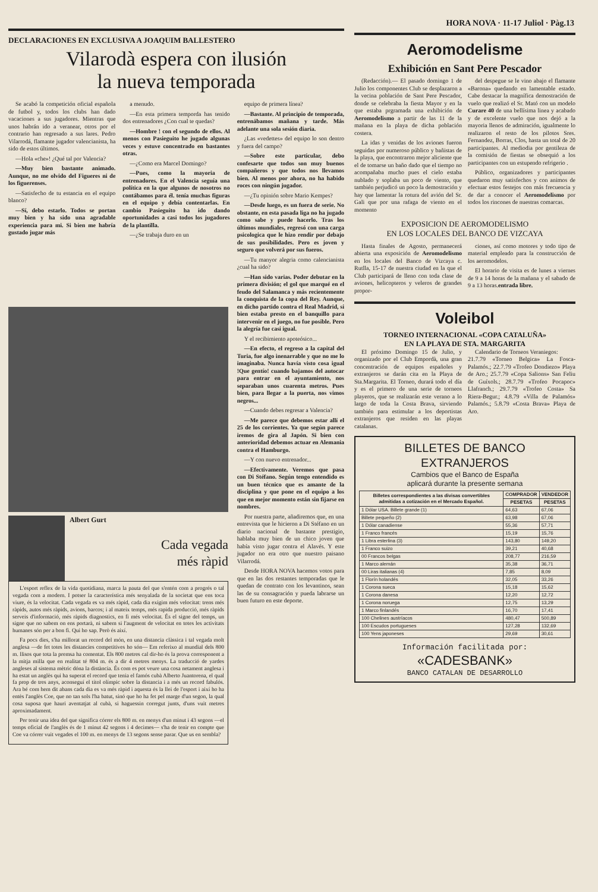HORA NOVA · 11-17 Juliol · Pàg.13
DECLARACIONES EN EXCLUSIVA A JOAQUIM BALLESTERO
Vilarodà espera con ilusión
la nueva temporada
Se acabó la competición oficial española de futbol y, todos los clubs han dado vacaciones a sus jugadores. Mientras que unos habrán ido a veranear, otros por el contrario han regresado a sus lares. Pedro Vilarrodá, flamante jugador valencianista, ha sido de estos últimos.
—Hola «che»! ¿Qué tal por Valencia?
—Muy bien bastante animado. Aunque, no me olvido del Figueres ni de los figuerenses.
—Satisfecho de tu estancia en el equipo blanco?
—Sí, debo estarlo. Todos se portan muy bien y ha sido una agradable experiencia para mi. Si bien me habría gustado jugar más
a menudo.
—En esta primera temporda has tenido dos entrenadores ¿Con cual te quedas?
—Hombre ! con el segundo de ellos. Al menos con Pasieguito he jugado algunas veces y estuve concentrado en bastantes otras.
—¿Como era Marcel Domingo?
—Pues, como la mayoria de entrenadores. En el Valencia seguía una política en la que algunos de nosotros no contábamos para él. tenía muchas figuras en el equipo y debía contentarlas. En cambio Pasieguito ha ido dando oportunidades a casi todos los jugadores de la plantilla.
—¿Se trabaja duro en un
equipo de primera línea?
—Bastante. Al principio de temporada, entrenábamos mañana y tarde. Más adelante una sola sesión diaria.
¿Las «vedettes» del equipo lo son dentro y fuera del campo?
—Sobre este particular, debo confesarte que todos son muy buenos compañeros y que todos nos llevamos bien. Al menos por ahora, no ha habido roces con ningún jugador.
—¿Tu opinión sobre Mario Kempes?
—Desde luego, es un fuera de serie. No obstante, en esta pasada liga no ha jugado como sabe y puede hacerlo. Tras los últimos mundiales, regresó con una carga psicologica que le hizo rendir por debajo de sus posibilidades. Pero es joven y seguro que volverá por sus fueros.
—Tu manyor alegria como calencianista ¿cual ha sido?
—Han sido varias. Poder debutar en la primera división; el gol que marqué en el feudo del Salamanca y más recientemente la conquista de la copa del Rey. Aunque, en dicho partido contra el Real Madrid, si bien estaba presto en el banquillo para intervenir en el juego, no fue posible. Pero la alegría fue casi igual.
Y el recibimiento apoteósico...
—En efecto, el regreso a la capital del Turia, fue algo inenarrable y que no me lo imaginaba. Nunca havía visto cosa igual !Que gentío! cuando bajamos del autocar para entrar en el ayuntamiento, nos separaban unos cuarenta metros. Pues bien, para llegar a la puerta, nos vimos negros...
—Cuando debes regresar a Valencia?
—Me parece que debemos estar allí el 25 de los corrientes. Ya que según parece iremos de gira al Japón. Si bien con anterioridad debemos actuar en Alemania contra el Hamburgo.
—Y con nuevo entrenador...
—Efectivamente. Veremos que pasa con Di Stéfano. Según tengo entendido es un buen técnico que es amante de la disciplina y que pone en el equipo a los que en mejor momento están sin fijarse en nombres.
Por nuestra parte, añadiremos que, en una entrevista que le hicieron a Di Stéfano en un diario nacional de bastante prestigio, hablaba muy bien de un chico joven que había visto jugar contra el Alavés. Y este jugador no era otro que nuestro paisano Vilarrodá.
Desde HORA NOVA hacemos votos para que en las dos restantes temporadas que le quedan de contrato con los levantinos, sean las de su consagración y pueda labrarse un buen futuro en este deporte.
Albert Gurt
Cada vegada
més ràpid
L'esport reflex de la vida quotidiana, marca la pauta del que s'entén com a progrés o tal vegada com a modern. I potser la característica més senyalada de la societat que ens toca viure, és la velocitat. Cada vegada es va més ràpid, cada dia exigim més velocitat: trens més ràpids, autos més ràpids, avions, barcos; i al mateix temps, més rapida producció, més ràpids serveis d'informació, més ràpids diagnostics, en fi més velocitat. És el signe del temps, un signe que no sabem on ens portarà, ni sabem si l'augment de velocitat en totes les activitats humanes són per a bon fi. Qui ho sap. Però és així.
Fa pocs dies, s'ha millorat un record del món, en una distancia clàssica i tal vegada molt anglesa —de fet totes les distancies competitives ho són— Em referixo al mundial dels 800 m. llisos que tota la premsa ha comentat. Els 800 metres cal dir-ho és la prova corresponent a la mitja milla que en realitat té 804 m. és a dir 4 metres menys. La traducció de yardes angleses al sistema mètric dóna la distància. És com es pot veure una cosa netament anglesa i ha estat un anglès qui ha superat el record que tenia el famós cubà Alberto Juantorena, el qual fa prop de tres anys, aconseguí el títol olímpic sobre la distancia i a més un record fabulós. Ara bé com hem dit abans cada dia es va més ràpid i aquesta és la llei de l'esport i així ho ha entès l'anglès Coe, que no tan sols l'ha batut, sinó que ho ha fet pel marge d'un segon, la qual cosa suposa que hauri aventatjat al cubà, si haguessin corregut junts, d'uns vuit metres aproximadament.
Per tenir una idea del que significa córrer els 800 m. en menys d'un minut i 43 segons —el temps oficial de l'anglès és de 1 minut 42 segons i 4 decimes— s'ha de tenir en compte que Coe va córrer vuit vegades el 100 m. en menys de 13 segons sense parar. Que us en sembla?
Aeromodelisme
Exhibición en Sant Pere Pescador
(Redacción).— El pasado domingo 1 de Julio los componentes Club se desplazaron a la vecina población de Sant Pere Pescador, donde se celebraba la fiesta Mayor y en la que estaba prgramada una exhibición de Aeromodelismo a partir de las 11 de la mañana en la playa de dicha población costera.
La idas y venidas de los aviones fueron seguidas por numeroso público y bañistas de la playa, que encontraron mejor aliciente que el de tomarse un baño dado que el tiempo no acompañaba mucho pues el cielo estaba nublado y soplaba un poco de viento, que también perjudicó un poco la demostración y hay que lamentar la rotura del avión del Sr. Gali que por una rafaga de viento en el momento
del despegue se le vino abajo el flamante «Barona» quedando en lamentable estado. Cabe destacar la magnífica demostración de vuelo que realizó el Sr. Mató con un modelo Curare 40 de una bellísima linea y acabado y de excelente vuelo que nos dejó a la mayoria llenos de admiración, igualmente lo realizaron el resto de los pilotos Sres. Fernandez, Borras, Clos, hasta un total de 20 participantes. Al mediodia por gentileza de la comisión de fiestas se obsequió a los participantes con un estupendo refrigerio .
Público, organizadores y participantes quedaron muy satisfechos y con animos de efectuar estos festejos con más frecuencia y de dar a conocer el Aeromodelismo por todos los rincones de nuestras comarcas.
EXPOSICION DE AEROMODELISMO
EN LOS LOCALES DEL BANCO DE VIZCAYA
Hasta finales de Agosto, permanecerá abierta una exposición de Aeromodelismo en los locales del Banco de Vizcaya c. Rutlla, 15-17 de nuestra ciudad en la que el Club participará de lleno con toda clase de aviones, helicopteros y veleros de grandes propor-
ciones, así como motores y todo tipo de material empleado para la construcción de los aeromodelos.
El horario de visita es de lunes a viernes de 9 a 14 horas de la mañana y el sabado de 9 a 13 horas.entrada libre.
Voleibol
TORNEO INTERNACIONAL «COPA CATALUÑA»
EN LA PLAYA DE STA. MARGARITA
El próximo Domingo 15 de Julio, y organizado por el Club Empordà, una gran concentración de equipos españoles y extranjeros se darán cita en la Playa de Sta.Margarita. El Torneo, durará todo el día y es el primero de una serie de torneos playeros, que se realizarán este verano a lo largo de toda la Costa Brava, sirviendo también para estimular a los deportistas extranjeros que residen en las playas catalanas.
Calendario de Torneos Veraniegos:
21.7.79 «Torneo Belgica» La Fosca-Palamós.; 22.7.79 «Trofeo Dondiezo» Playa de Aro.; 25.7.79 «Copa Salions» San Feliu de Guíxols.; 28.7.79 «Trofeo Pocapoc» Llafranch.; 29.7.79 «Trofeo Costa» Sa Riera-Begur.; 4.8.79 «Villa de Palamós» Palamós.; 5.8.79 «Costa Brava» Playa de Aro.
BILLETES DE BANCO
EXTRANJEROS
Cambios que el Banco de España
aplicará durante la presente semana
| Billetes correspondientes a las divisas convertibles admitidas a cotización en el Mercado Español. | COMPRADOR | VENDEDOR |
| --- | --- | --- |
| | PESETAS | PESETAS |
| 1 Dólar USA. Billete grande (1) | 64,63 | 67,06 |
| Billete pequeño (2) | 63,98 | 67,06 |
| 1 Dólar canadiense | 55,36 | 57,71 |
| 1 Franco francés | 15,19 | 15,76 |
| 1 Libra esterlina (3) | 143,80 | 149,20 |
| 1 Franco suizo | 39,21 | 40,68 |
| 00 Francos belgas | 208,77 | 216,59 |
| 1 Marco alemán | 35,38 | 36,71 |
| 00 Liras italianas (4) | 7,85 | 8,09 |
| 1 Florín holandés | 32,05 | 33,26 |
| 1 Corona sueca | 15,18 | 15,62 |
| 1 Corona danesa | 12,20 | 12,72 |
| 1 Corona noruega | 12,75 | 13,29 |
| 1 Marco finlandés | 16,70 | 17,41 |
| 100 Chelines austríacos | 480,47 | 500,89 |
| 100 Escudos portugueses | 127,28 | 132,69 |
| 100 Yens japoneses | 29,69 | 30,61 |
Información facilitada por:
«CADESBANK»
BANCO CATALAN DE DESARROLLO